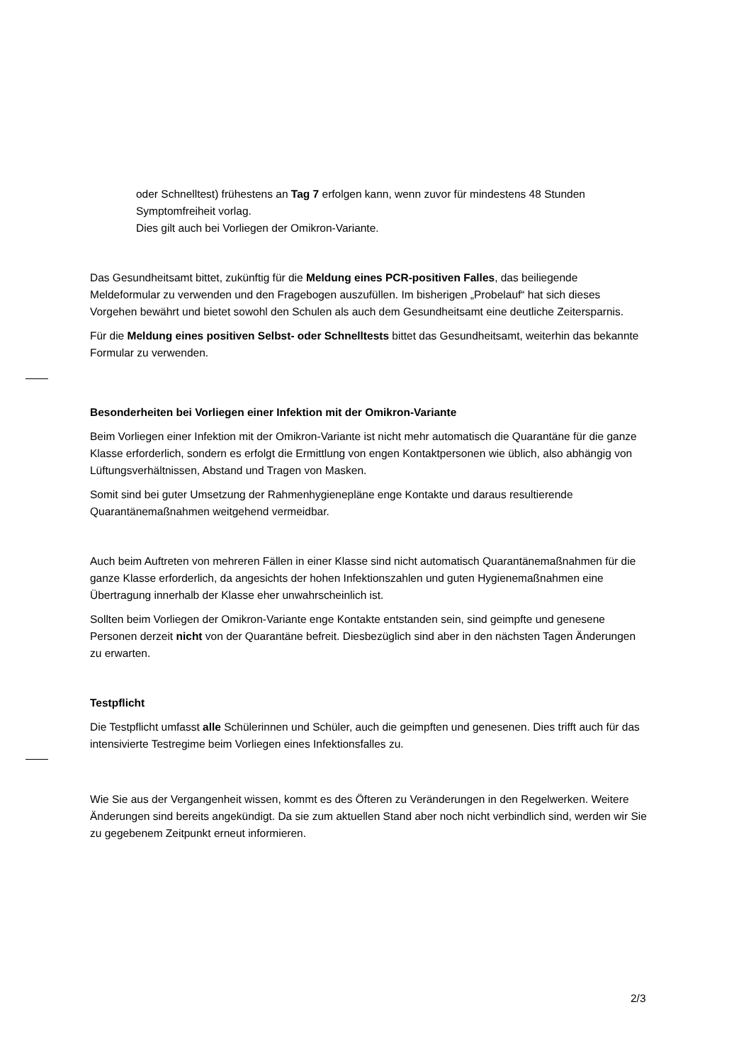oder Schnelltest) frühestens an Tag 7 erfolgen kann, wenn zuvor für mindestens 48 Stunden Symptomfreiheit vorlag.
Dies gilt auch bei Vorliegen der Omikron-Variante.
Das Gesundheitsamt bittet, zukünftig für die Meldung eines PCR-positiven Falles, das beiliegende Meldeformular zu verwenden und den Fragebogen auszufüllen. Im bisherigen „Probelauf“ hat sich dieses Vorgehen bewährt und bietet sowohl den Schulen als auch dem Gesundheitsamt eine deutliche Zeitersparnis.
Für die Meldung eines positiven Selbst- oder Schnelltests bittet das Gesundheitsamt, weiterhin das bekannte Formular zu verwenden.
Besonderheiten bei Vorliegen einer Infektion mit der Omikron-Variante
Beim Vorliegen einer Infektion mit der Omikron-Variante ist nicht mehr automatisch die Quarantäne für die ganze Klasse erforderlich, sondern es erfolgt die Ermittlung von engen Kontaktpersonen wie üblich, also abhängig von Lüftungsverhältnissen, Abstand und Tragen von Masken.
Somit sind bei guter Umsetzung der Rahmenhygienepläne enge Kontakte und daraus resultierende Quarantänemaßnahmen weitgehend vermeidbar.
Auch beim Auftreten von mehreren Fällen in einer Klasse sind nicht automatisch Quarantänemaßnahmen für die ganze Klasse erforderlich, da angesichts der hohen Infektionszahlen und guten Hygienemaßnahmen eine Übertragung innerhalb der Klasse eher unwahrscheinlich ist.
Sollten beim Vorliegen der Omikron-Variante enge Kontakte entstanden sein, sind geimpfte und genesene Personen derzeit nicht von der Quarantäne befreit. Diesbezüglich sind aber in den nächsten Tagen Änderungen zu erwarten.
Testpflicht
Die Testpflicht umfasst alle Schülerinnen und Schüler, auch die geimpften und genesenen. Dies trifft auch für das intensivierte Testregime beim Vorliegen eines Infektionsfalles zu.
Wie Sie aus der Vergangenheit wissen, kommt es des Öfteren zu Veränderungen in den Regelwerken. Weitere Änderungen sind bereits angekündigt. Da sie zum aktuellen Stand aber noch nicht verbindlich sind, werden wir Sie zu gegebenem Zeitpunkt erneut informieren.
2/3